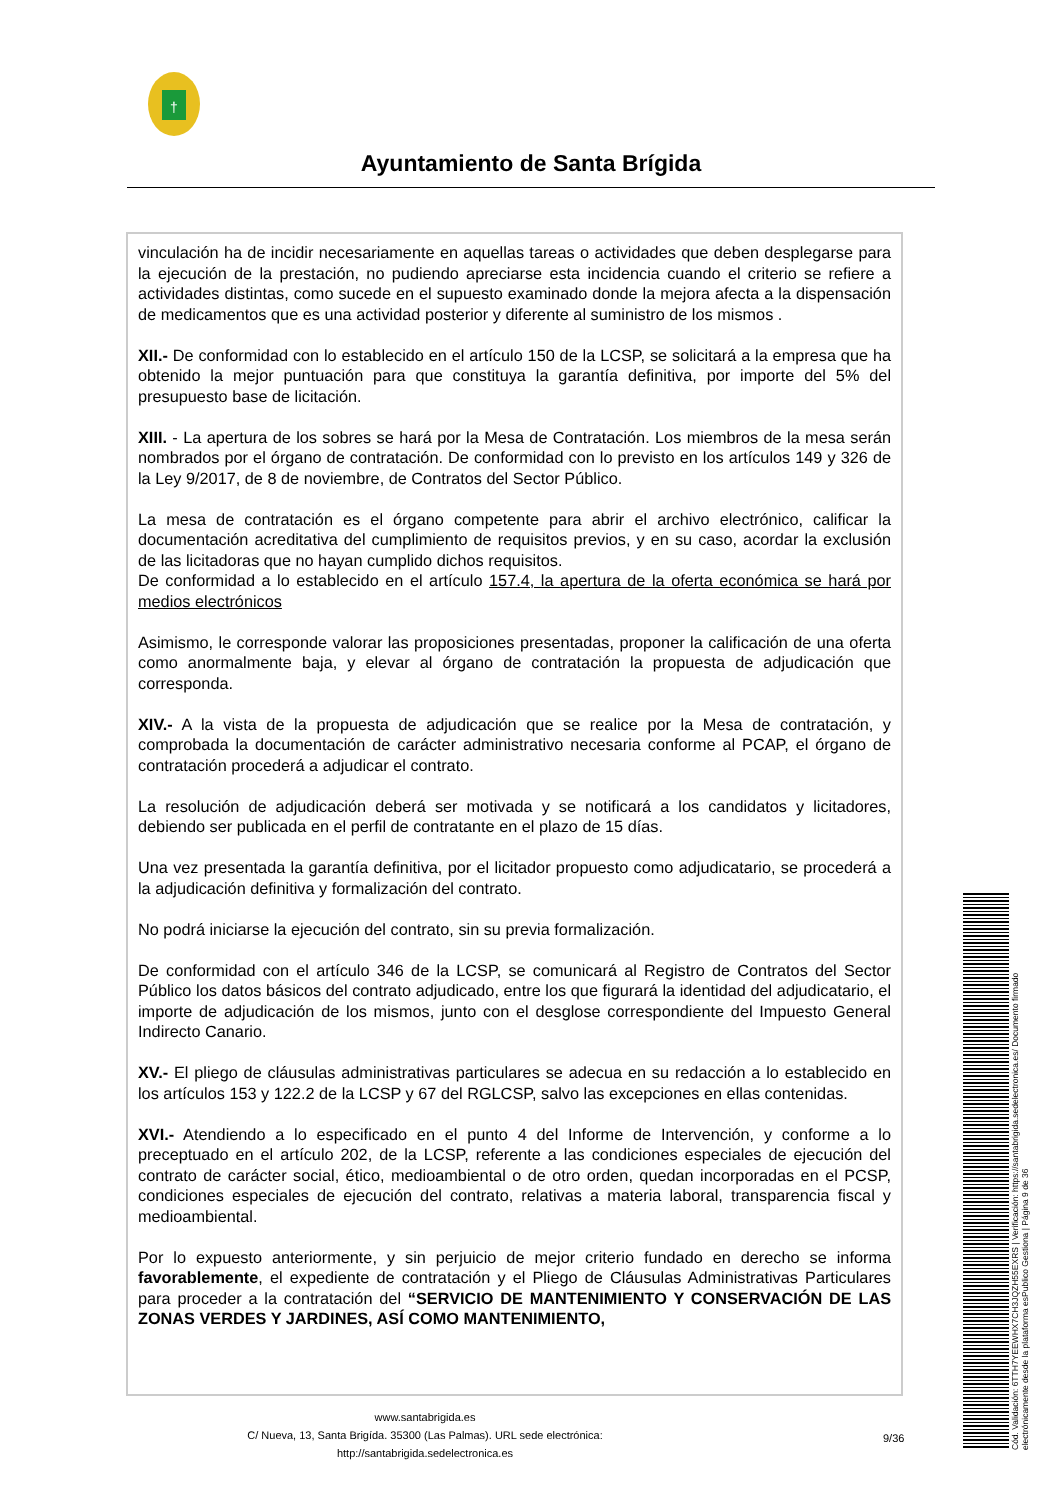†
Ayuntamiento de Santa Brígida
vinculación ha de incidir necesariamente en aquellas tareas o actividades que deben desplegarse para la ejecución de la prestación, no pudiendo apreciarse esta incidencia cuando el criterio se refiere a actividades distintas, como sucede en el supuesto examinado donde la mejora afecta a la dispensación de medicamentos que es una actividad posterior y diferente al suministro de los mismos .
XII.- De conformidad con lo establecido en el artículo 150 de la LCSP, se solicitará a la empresa que ha obtenido la mejor puntuación para que constituya la garantía definitiva, por importe del 5% del presupuesto base de licitación.
XIII. - La apertura de los sobres se hará por la Mesa de Contratación. Los miembros de la mesa serán nombrados por el órgano de contratación. De conformidad con lo previsto en los artículos 149 y 326 de la Ley 9/2017, de 8 de noviembre, de Contratos del Sector Público.
La mesa de contratación es el órgano competente para abrir el archivo electrónico, calificar la documentación acreditativa del cumplimiento de requisitos previos, y en su caso, acordar la exclusión de las licitadoras que no hayan cumplido dichos requisitos.
De conformidad a lo establecido en el artículo 157.4, la apertura de la oferta económica se hará por medios electrónicos
Asimismo, le corresponde valorar las proposiciones presentadas, proponer la calificación de una oferta como anormalmente baja, y elevar al órgano de contratación la propuesta de adjudicación que corresponda.
XIV.- A la vista de la propuesta de adjudicación que se realice por la Mesa de contratación, y comprobada la documentación de carácter administrativo necesaria conforme al PCAP, el órgano de contratación procederá a adjudicar el contrato.
La resolución de adjudicación deberá ser motivada y se notificará a los candidatos y licitadores, debiendo ser publicada en el perfil de contratante en el plazo de 15 días.
Una vez presentada la garantía definitiva, por el licitador propuesto como adjudicatario, se procederá a la adjudicación definitiva y formalización del contrato.
No podrá iniciarse la ejecución del contrato, sin su previa formalización.
De conformidad con el artículo 346 de la LCSP, se comunicará al Registro de Contratos del Sector Público los datos básicos del contrato adjudicado, entre los que figurará la identidad del adjudicatario, el importe de adjudicación de los mismos, junto con el desglose correspondiente del Impuesto General Indirecto Canario.
XV.- El pliego de cláusulas administrativas particulares se adecua en su redacción a lo establecido en los artículos 153 y 122.2 de la LCSP y 67 del RGLCSP, salvo las excepciones en ellas contenidas.
XVI.- Atendiendo a lo especificado en el punto 4 del Informe de Intervención, y conforme a lo preceptuado en el artículo 202, de la LCSP, referente a las condiciones especiales de ejecución del contrato de carácter social, ético, medioambiental o de otro orden, quedan incorporadas en el PCSP, condiciones especiales de ejecución del contrato, relativas a materia laboral, transparencia fiscal y medioambiental.
Por lo expuesto anteriormente, y sin perjuicio de mejor criterio fundado en derecho se informa favorablemente, el expediente de contratación y el Pliego de Cláusulas Administrativas Particulares para proceder a la contratación del “SERVICIO DE MANTENIMIENTO Y CONSERVACIÓN DE LAS ZONAS VERDES Y JARDINES, ASÍ COMO MANTENIMIENTO,
www.santabrigida.es
C/ Nueva, 13, Santa Brigída. 35300 (Las Palmas). URL sede electrónica: http://santabrigida.sedelectronica.es
9/36
Cód. Validación: 6TTH7YEEWHX7CH3JQZH55EXRS | Verificación: https://santabrigida.sedelectronica.es/ Documento firmado electrónicamente desde la plataforma esPublico Gestiona | Página 9 de 36